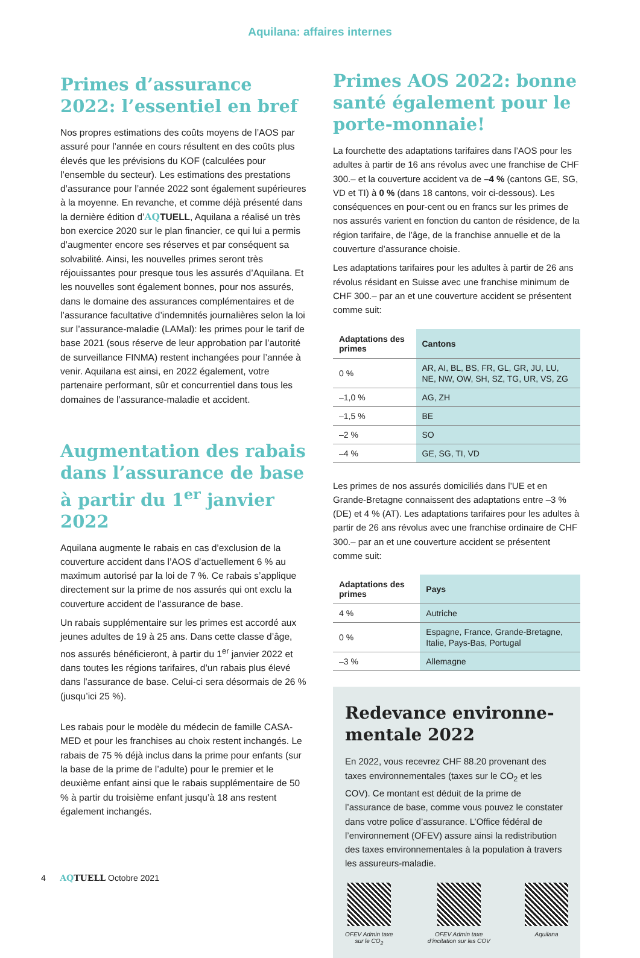Aquilana: affaires internes
Primes d’assurance 2022: l’essentiel en bref
Nos propres estimations des coûts moyens de l’AOS par assuré pour l’année en cours résultent en des coûts plus élevés que les prévisions du KOF (calculées pour l’ensemble du secteur). Les estimations des prestations d’assurance pour l’année 2022 sont également supérieures à la moyenne. En revanche, et comme déjà présenté dans la dernière édition d’AQ TUELL, Aquilana a réalisé un très bon exercice 2020 sur le plan financier, ce qui lui a permis d’augmenter encore ses réserves et par conséquent sa solvabilité. Ainsi, les nouvelles primes seront très réjouissantes pour presque tous les assurés d’Aquilana. Et les nouvelles sont également bonnes, pour nos assurés, dans le domaine des assurances complémentaires et de l’assurance facultative d’indemnités journalières selon la loi sur l’assurance-maladie (LAMal): les primes pour le tarif de base 2021 (sous réserve de leur approbation par l’autorité de surveillance FINMA) restent inchangées pour l’année à venir. Aquilana est ainsi, en 2022 également, votre partenaire performant, sûr et concurrentiel dans tous les domaines de l’assurance-maladie et accident.
Augmentation des rabais dans l’assurance de base à partir du 1<sup>er</sup> janvier 2022
Aquilana augmente le rabais en cas d’exclusion de la couverture accident dans l’AOS d’actuellement 6 % au maximum autorisé par la loi de 7 %. Ce rabais s’applique directement sur la prime de nos assurés qui ont exclu la couverture accident de l’assurance de base.
Un rabais supplémentaire sur les primes est accordé aux jeunes adultes de 19 à 25 ans. Dans cette classe d’âge, nos assurés bénéficieront, à partir du 1<sup>er</sup> janvier 2022 et dans toutes les régions tarifaires, d’un rabais plus élevé dans l’assurance de base. Celui-ci sera désormais de 26 % (jusqu’ici 25 %).
Les rabais pour le modèle du médecin de famille CASA-MED et pour les franchises au choix restent inchangés. Le rabais de 75 % déjà inclus dans la prime pour enfants (sur la base de la prime de l’adulte) pour le premier et le deuxième enfant ainsi que le rabais supplémentaire de 50 % à partir du troisième enfant jusqu’à 18 ans restent également inchangés.
Primes AOS 2022: bonne santé également pour le porte-monnaie!
La fourchette des adaptations tarifaires dans l’AOS pour les adultes à partir de 16 ans révolus avec une franchise de CHF 300.– et la couverture accident va de –4 % (cantons GE, SG, VD et TI) à 0 % (dans 18 cantons, voir ci-dessous). Les conséquences en pour-cent ou en francs sur les primes de nos assurés varient en fonction du canton de résidence, de la région tarifaire, de l’âge, de la franchise annuelle et de la couverture d’assurance choisie.
Les adaptations tarifaires pour les adultes à partir de 26 ans révolus résidant en Suisse avec une franchise minimum de CHF 300.– par an et une couverture accident se présentent comme suit:
| Adaptations des primes | Cantons |
| --- | --- |
| 0 % | AR, AI, BL, BS, FR, GL, GR, JU, LU, NE, NW, OW, SH, SZ, TG, UR, VS, ZG |
| –1,0 % | AG, ZH |
| –1,5 % | BE |
| –2 % | SO |
| –4 % | GE, SG, TI, VD |
Les primes de nos assurés domiciliés dans l’UE et en Grande-Bretagne connaissent des adaptations entre –3 % (DE) et 4 % (AT). Les adaptations tarifaires pour les adultes à partir de 26 ans révolus avec une franchise ordinaire de CHF 300.– par an et une couverture accident se présentent comme suit:
| Adaptations des primes | Pays |
| --- | --- |
| 4 % | Autriche |
| 0 % | Espagne, France, Grande-Bretagne, Italie, Pays-Bas, Portugal |
| –3 % | Allemagne |
Redevance environne-mentale 2022
En 2022, vous recevrez CHF 88.20 provenant des taxes environnementales (taxes sur le CO<sub>2</sub> et les COV). Ce montant est déduit de la prime de l’assurance de base, comme vous pouvez le constater dans votre police d’assurance. L’Office fédéral de l’environnement (OFEV) assure ainsi la redistribution des taxes environnementales à la population à travers les assureurs-maladie.
OFEV Admin taxe
sur le CO<sub>2</sub>
OFEV Admin taxe
d’incitation sur les COV
Aquilana
4 AQ TUELL Octobre 2021